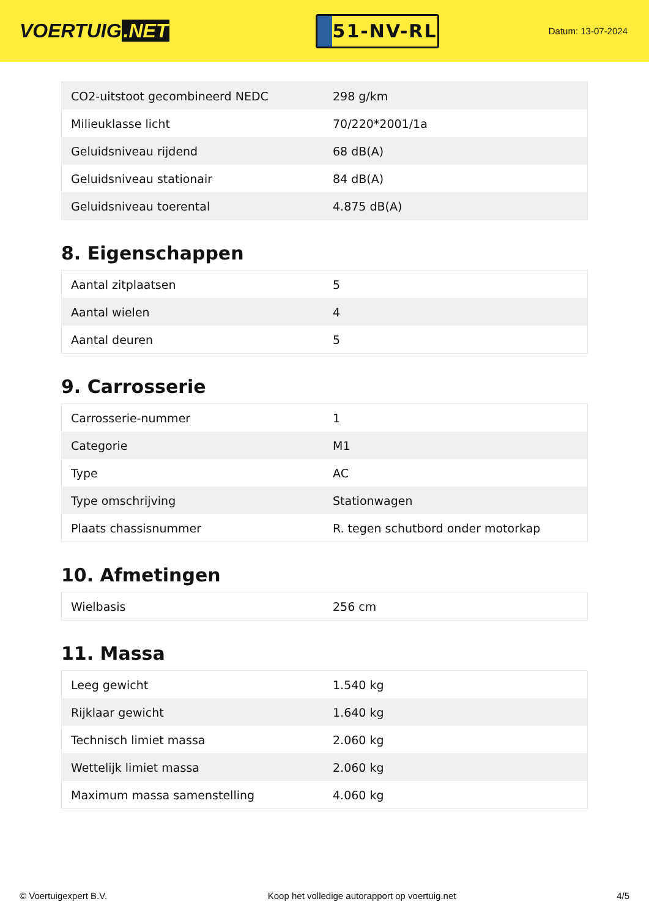VOERTUIG.NET
51-NV-RL
Datum: 13-07-2024
| CO2-uitstoot gecombineerd NEDC | 298 g/km |
| Milieuklasse licht | 70/220*2001/1a |
| Geluidsniveau rijdend | 68 dB(A) |
| Geluidsniveau stationair | 84 dB(A) |
| Geluidsniveau toerental | 4.875 dB(A) |
8. Eigenschappen
| Aantal zitplaatsen | 5 |
| Aantal wielen | 4 |
| Aantal deuren | 5 |
9. Carrosserie
| Carrosserie-nummer | 1 |
| Categorie | M1 |
| Type | AC |
| Type omschrijving | Stationwagen |
| Plaats chassisnummer | R. tegen schutbord onder motorkap |
10. Afmetingen
| Wielbasis | 256 cm |
11. Massa
| Leeg gewicht | 1.540 kg |
| Rijklaar gewicht | 1.640 kg |
| Technisch limiet massa | 2.060 kg |
| Wettelijk limiet massa | 2.060 kg |
| Maximum massa samenstelling | 4.060 kg |
© Voertuigexpert B.V. Koop het volledige autorapport op voertuig.net 4/5